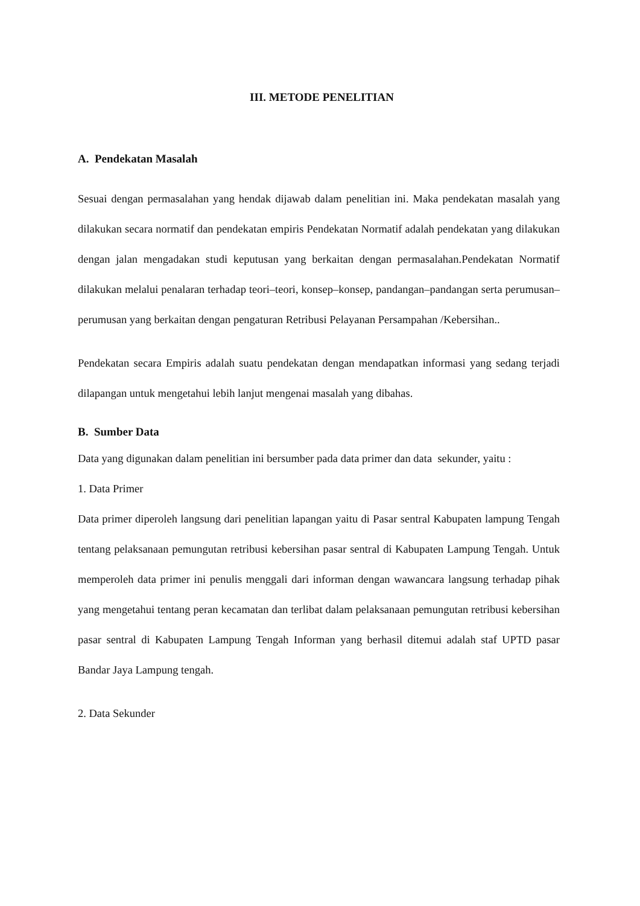III. METODE PENELITIAN
A. Pendekatan Masalah
Sesuai dengan permasalahan yang hendak dijawab dalam penelitian ini. Maka pendekatan masalah yang dilakukan secara normatif dan pendekatan empiris Pendekatan Normatif adalah pendekatan yang dilakukan dengan jalan mengadakan studi keputusan yang berkaitan dengan permasalahan.Pendekatan Normatif dilakukan melalui penalaran terhadap teori–teori, konsep–konsep, pandangan–pandangan serta perumusan–perumusan yang berkaitan dengan pengaturan Retribusi Pelayanan Persampahan /Kebersihan..
Pendekatan secara Empiris adalah suatu pendekatan dengan mendapatkan informasi yang sedang terjadi dilapangan untuk mengetahui lebih lanjut mengenai masalah yang dibahas.
B. Sumber Data
Data yang digunakan dalam penelitian ini bersumber pada data primer dan data sekunder, yaitu :
1. Data Primer
Data primer diperoleh langsung dari penelitian lapangan yaitu di Pasar sentral Kabupaten lampung Tengah tentang pelaksanaan pemungutan retribusi kebersihan pasar sentral di Kabupaten Lampung Tengah. Untuk memperoleh data primer ini penulis menggali dari informan dengan wawancara langsung terhadap pihak yang mengetahui tentang peran kecamatan dan terlibat dalam pelaksanaan pemungutan retribusi kebersihan pasar sentral di Kabupaten Lampung Tengah Informan yang berhasil ditemui adalah staf UPTD pasar Bandar Jaya Lampung tengah.
2. Data Sekunder